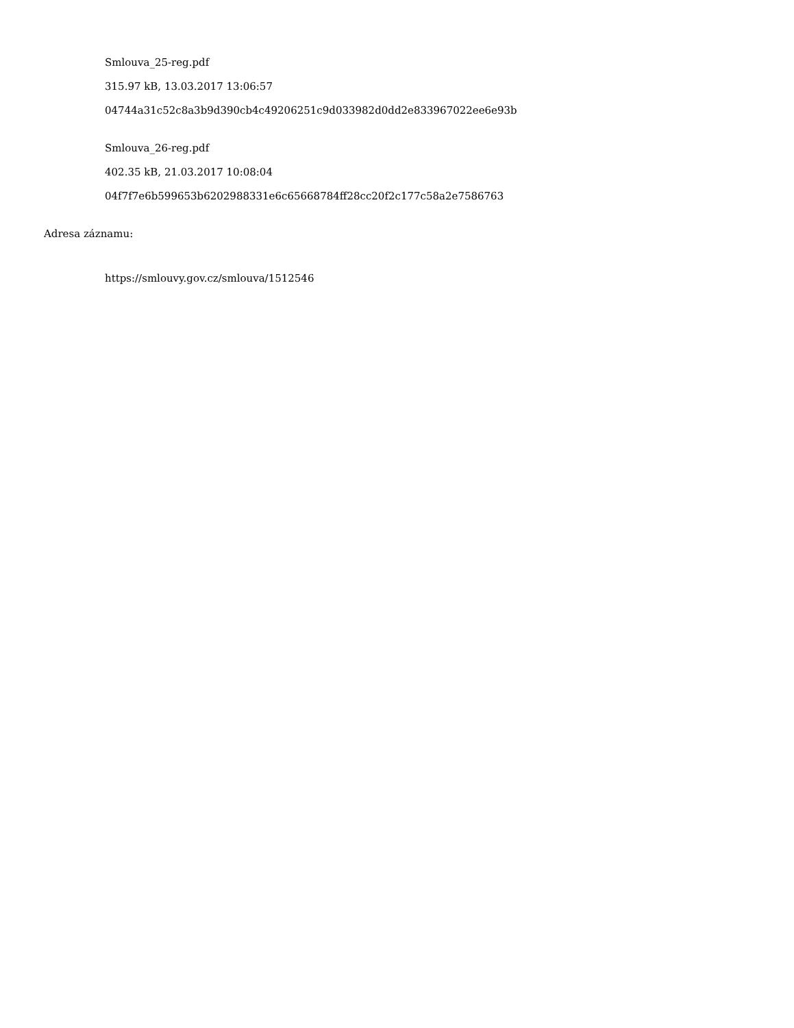Smlouva_25-reg.pdf
315.97 kB, 13.03.2017 13:06:57
04744a31c52c8a3b9d390cb4c49206251c9d033982d0dd2e833967022ee6e93b
Smlouva_26-reg.pdf
402.35 kB, 21.03.2017 10:08:04
04f7f7e6b599653b6202988331e6c65668784ff28cc20f2c177c58a2e7586763
Adresa záznamu:
https://smlouvy.gov.cz/smlouva/1512546